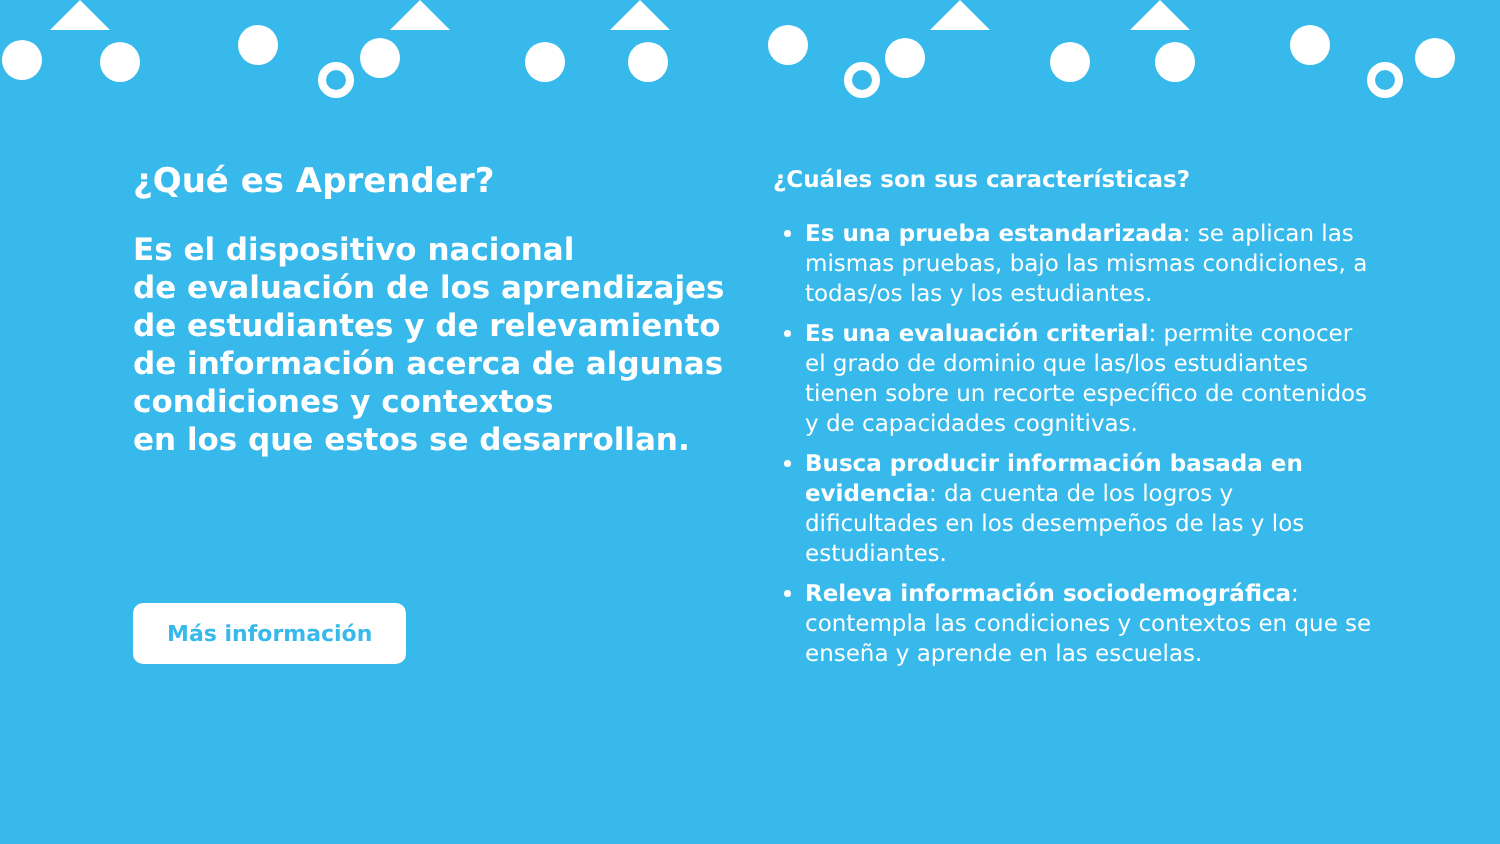¿Qué es Aprender?
Es el dispositivo nacional
de evaluación de los aprendizajes
de estudiantes y de relevamiento
de información acerca de algunas
condiciones y contextos
en los que estos se desarrollan.
Más información
¿Cuáles son sus características?
Es una prueba estandarizada: se aplican las mismas pruebas, bajo las mismas condiciones, a todas/os las y los estudiantes.
Es una evaluación criterial: permite conocer el grado de dominio que las/los estudiantes tienen sobre un recorte específico de contenidos y de capacidades cognitivas.
Busca producir información basada en evidencia: da cuenta de los logros y dificultades en los desempeños de las y los estudiantes.
Releva información sociodemográfica: contempla las condiciones y contextos en que se enseña y aprende en las escuelas.